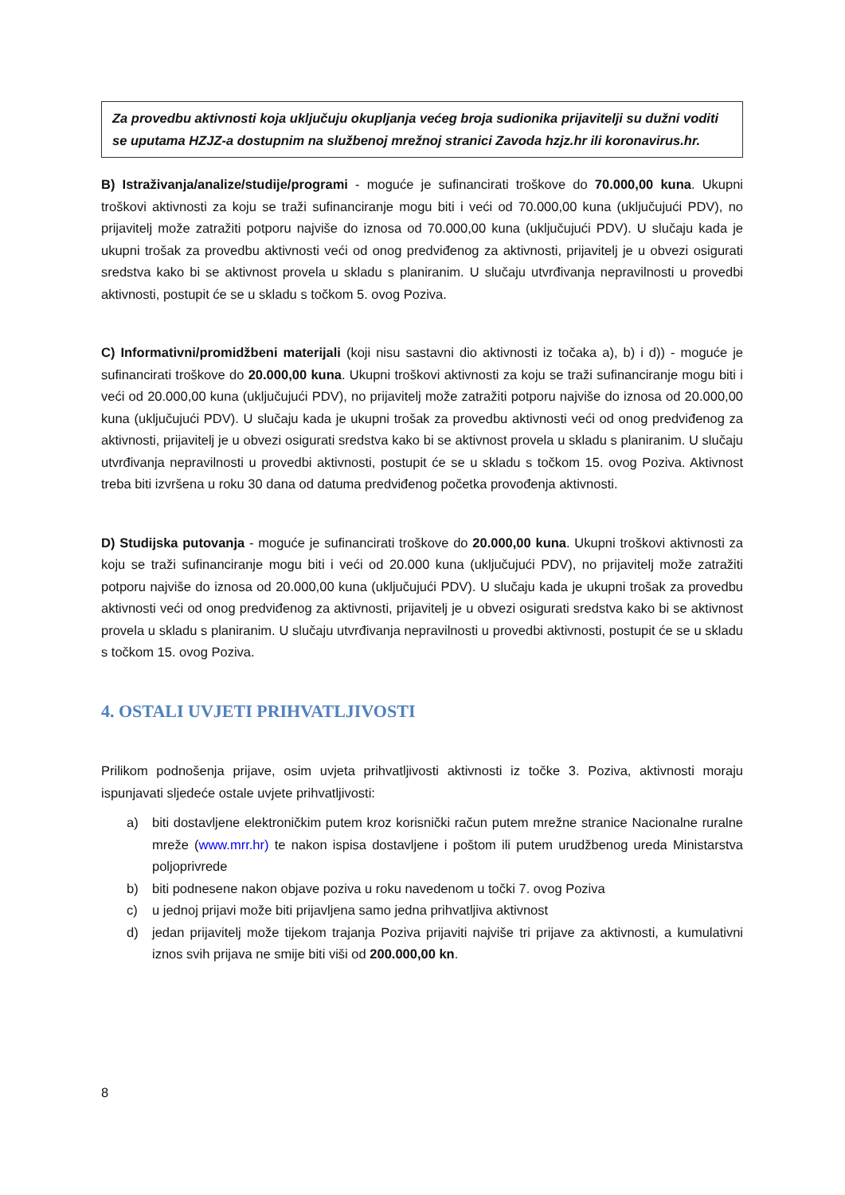Za provedbu aktivnosti koja uključuju okupljanja većeg broja sudionika prijavitelji su dužni voditi se uputama HZJZ-a dostupnim na službenoj mrežnoj stranici Zavoda hzjz.hr ili koronavirus.hr.
B) Istraživanja/analize/studije/programi - moguće je sufinancirati troškove do 70.000,00 kuna. Ukupni troškovi aktivnosti za koju se traži sufinanciranje mogu biti i veći od 70.000,00 kuna (uključujući PDV), no prijavitelj može zatražiti potporu najviše do iznosa od 70.000,00 kuna (uključujući PDV). U slučaju kada je ukupni trošak za provedbu aktivnosti veći od onog predviđenog za aktivnosti, prijavitelj je u obvezi osigurati sredstva kako bi se aktivnost provela u skladu s planiranim. U slučaju utvrđivanja nepravilnosti u provedbi aktivnosti, postupit će se u skladu s točkom 5. ovog Poziva.
C) Informativni/promidžbeni materijali (koji nisu sastavni dio aktivnosti iz točaka a), b) i d)) - moguće je sufinancirati troškove do 20.000,00 kuna. Ukupni troškovi aktivnosti za koju se traži sufinanciranje mogu biti i veći od 20.000,00 kuna (uključujući PDV), no prijavitelj može zatražiti potporu najviše do iznosa od 20.000,00 kuna (uključujući PDV). U slučaju kada je ukupni trošak za provedbu aktivnosti veći od onog predviđenog za aktivnosti, prijavitelj je u obvezi osigurati sredstva kako bi se aktivnost provela u skladu s planiranim. U slučaju utvrđivanja nepravilnosti u provedbi aktivnosti, postupit će se u skladu s točkom 15. ovog Poziva. Aktivnost treba biti izvršena u roku 30 dana od datuma predviđenog početka provođenja aktivnosti.
D) Studijska putovanja - moguće je sufinancirati troškove do 20.000,00 kuna. Ukupni troškovi aktivnosti za koju se traži sufinanciranje mogu biti i veći od 20.000 kuna (uključujući PDV), no prijavitelj može zatražiti potporu najviše do iznosa od 20.000,00 kuna (uključujući PDV). U slučaju kada je ukupni trošak za provedbu aktivnosti veći od onog predviđenog za aktivnosti, prijavitelj je u obvezi osigurati sredstva kako bi se aktivnost provela u skladu s planiranim. U slučaju utvrđivanja nepravilnosti u provedbi aktivnosti, postupit će se u skladu s točkom 15. ovog Poziva.
4. OSTALI UVJETI PRIHVATLJIVOSTI
Prilikom podnošenja prijave, osim uvjeta prihvatljivosti aktivnosti iz točke 3. Poziva, aktivnosti moraju ispunjavati sljedeće ostale uvjete prihvatljivosti:
a) biti dostavljene elektroničkim putem kroz korisnički račun putem mrežne stranice Nacionalne ruralne mreže (www.mrr.hr) te nakon ispisa dostavljene i poštom ili putem urudžbenog ureda Ministarstva poljoprivrede
b) biti podnesene nakon objave poziva u roku navedenom u točki 7. ovog Poziva
c) u jednoj prijavi može biti prijavljena samo jedna prihvatljiva aktivnost
d) jedan prijavitelj može tijekom trajanja Poziva prijaviti najviše tri prijave za aktivnosti, a kumulativni iznos svih prijava ne smije biti viši od 200.000,00 kn.
8